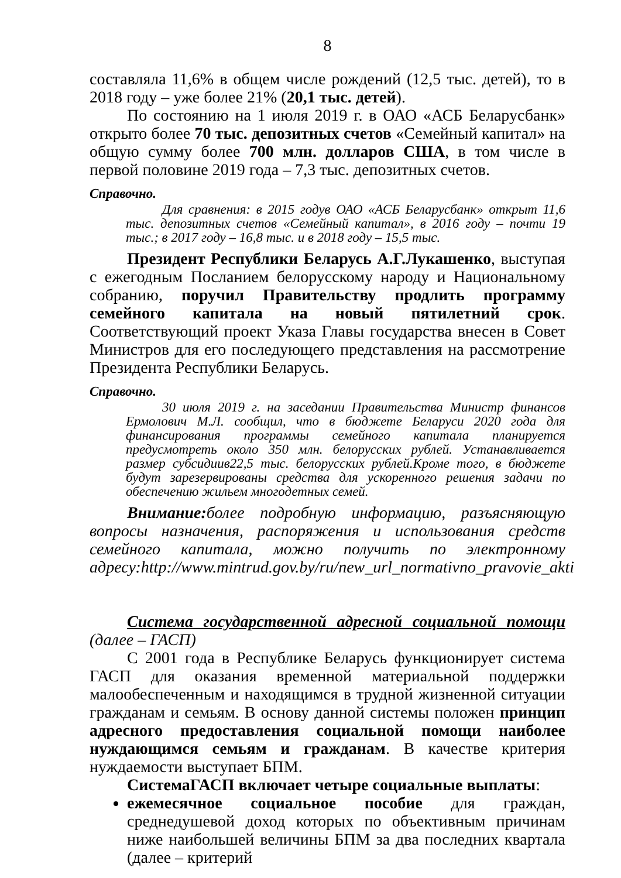8
составляла 11,6% в общем числе рождений (12,5 тыс. детей), то в 2018 году – уже более 21% (20,1 тыс. детей).
По состоянию на 1 июля 2019 г. в ОАО «АСБ Беларусбанк» открыто более 70 тыс. депозитных счетов «Семейный капитал» на общую сумму более 700 млн. долларов США, в том числе в первой половине 2019 года – 7,3 тыс. депозитных счетов.
Справочно.
Для сравнения: в 2015 годув ОАО «АСБ Беларусбанк» открыт 11,6 тыс. депозитных счетов «Семейный капитал», в 2016 году – почти 19 тыс.; в 2017 году – 16,8 тыс. и в 2018 году – 15,5 тыс.
Президент Республики Беларусь А.Г.Лукашенко, выступая с ежегодным Посланием белорусскому народу и Национальному собранию, поручил Правительству продлить программу семейного капитала на новый пятилетний срок. Соответствующий проект Указа Главы государства внесен в Совет Министров для его последующего представления на рассмотрение Президента Республики Беларусь.
Справочно.
30 июля 2019 г. на заседании Правительства Министр финансов Ермолович М.Л. сообщил, что в бюджете Беларуси 2020 года для финансирования программы семейного капитала планируется предусмотреть около 350 млн. белорусских рублей. Устанавливается размер субсидиив22,5 тыс. белорусских рублей.Кроме того, в бюджете будут зарезервированы средства для ускоренного решения задачи по обеспечению жильем многодетных семей.
Внимание: более подробную информацию, разъясняющую вопросы назначения, распоряжения и использования средств семейного капитала, можно получить по электронному адресу:http://www.mintrud.gov.by/ru/new_url_normativno_pravovie_akti
Система государственной адресной социальной помощи (далее – ГАСП)
С 2001 года в Республике Беларусь функционирует система ГАСП для оказания временной материальной поддержки малообеспеченным и находящимся в трудной жизненной ситуации гражданам и семьям. В основу данной системы положен принцип адресного предоставления социальной помощи наиболее нуждающимся семьям и гражданам. В качестве критерия нуждаемости выступает БПМ.
СистемаГАСП включает четыре социальные выплаты:
ежемесячное социальное пособие для граждан, среднедушевой доход которых по объективным причинам ниже наибольшей величины БПМ за два последних квартала (далее – критерий